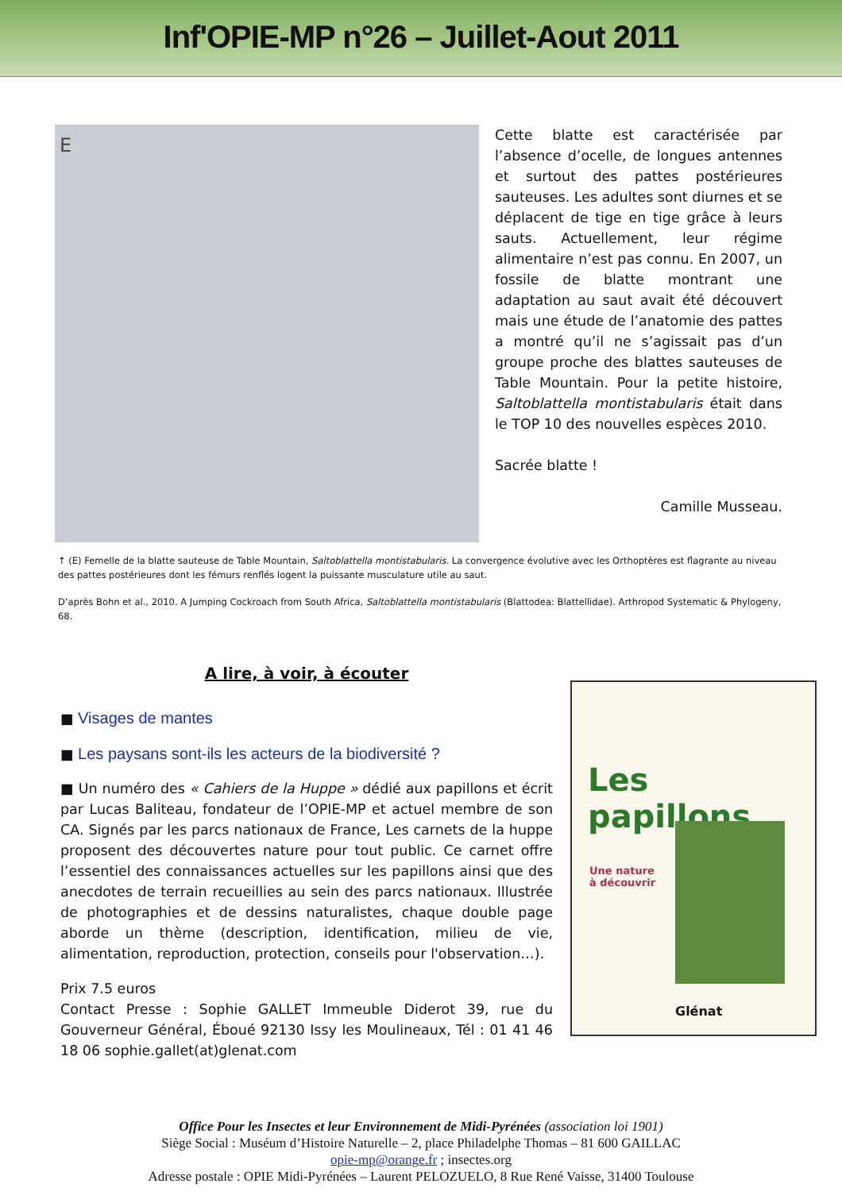Inf'OPIE-MP n°26 – Juillet-Aout 2011
E
Cette blatte est caractérisée par l’absence d’ocelle, de longues antennes et surtout des pattes postérieures sauteuses. Les adultes sont diurnes et se déplacent de tige en tige grâce à leurs sauts. Actuellement, leur régime alimentaire n’est pas connu. En 2007, un fossile de blatte montrant une adaptation au saut avait été découvert mais une étude de l’anatomie des pattes a montré qu’il ne s’agissait pas d’un groupe proche des blattes sauteuses de Table Mountain. Pour la petite histoire, Saltoblattella montistabularis était dans le TOP 10 des nouvelles espèces 2010.
Sacrée blatte !
Camille Musseau.
↑ (E) Femelle de la blatte sauteuse de Table Mountain, Saltoblattella montistabularis. La convergence évolutive avec les Orthoptères est flagrante au niveau des pattes postérieures dont les fémurs renflés logent la puissante musculature utile au saut.
D’après Bohn et al., 2010. A Jumping Cockroach from South Africa, Saltoblattella montistabularis (Blattodea: Blattellidae). Arthropod Systematic & Phylogeny, 68.
A lire, à voir, à écouter
■ Visages de mantes
■ Les paysans sont-ils les acteurs de la biodiversité ?
■ Un numéro des « Cahiers de la Huppe » dédié aux papillons et écrit par Lucas Baliteau, fondateur de l’OPIE-MP et actuel membre de son CA. Signés par les parcs nationaux de France, Les carnets de la huppe proposent des découvertes nature pour tout public. Ce carnet offre l’essentiel des connaissances actuelles sur les papillons ainsi que des anecdotes de terrain recueillies au sein des parcs nationaux. Illustrée de photographies et de dessins naturalistes, chaque double page aborde un thème (description, identification, milieu de vie, alimentation, reproduction, protection, conseils pour l'observation…).
Prix 7.5 euros
Contact Presse : Sophie GALLET Immeuble Diderot 39, rue du Gouverneur Général, Éboué 92130 Issy les Moulineaux, Tél : 01 41 46 18 06 sophie.gallet(at)glenat.com
Les papillons
Une nature
à découvrir
Glénat
Office Pour les Insectes et leur Environnement de Midi-Pyrénées (association loi 1901)
Siège Social : Muséum d’Histoire Naturelle – 2, place Philadelphe Thomas – 81 600 GAILLAC
opie-mp@orange.fr ; insectes.org
Adresse postale : OPIE Midi-Pyrénées – Laurent PELOZUELO, 8 Rue René Vaisse, 31400 Toulouse